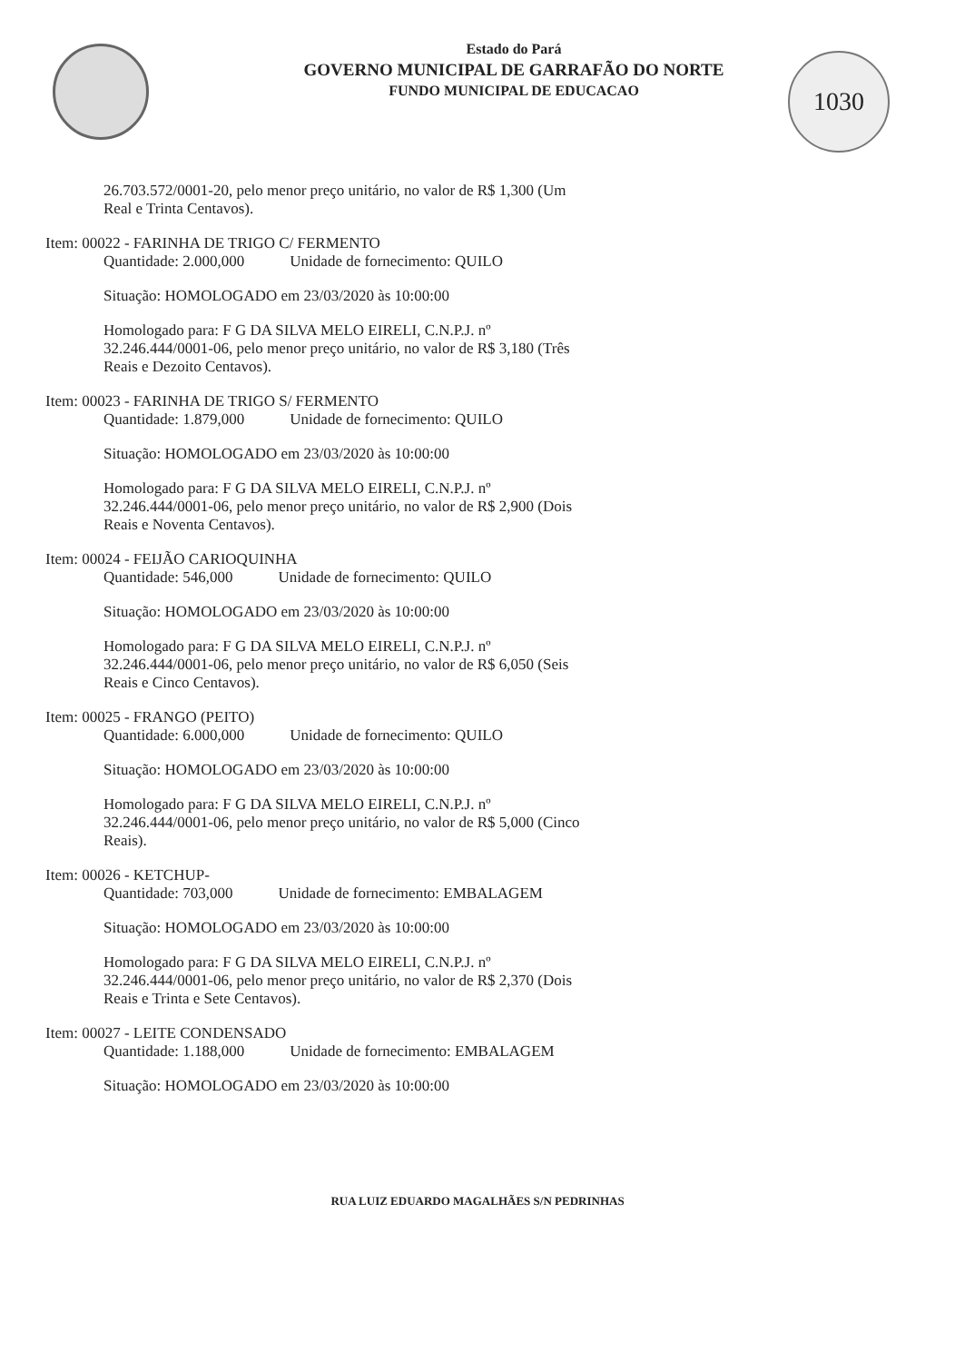1030
Estado do Pará
GOVERNO MUNICIPAL DE GARRAFÃO DO NORTE
FUNDO MUNICIPAL DE EDUCACAO
26.703.572/0001-20, pelo menor preço unitário, no valor de R$ 1,300 (Um Real e Trinta Centavos).
Item: 00022 - FARINHA DE TRIGO C/ FERMENTO
Quantidade: 2.000,000 Unidade de fornecimento: QUILO
Situação: HOMOLOGADO em 23/03/2020 às 10:00:00
Homologado para: F G DA SILVA MELO EIRELI, C.N.P.J. nº 32.246.444/0001-06, pelo menor preço unitário, no valor de R$ 3,180 (Três Reais e Dezoito Centavos).
Item: 00023 - FARINHA DE TRIGO S/ FERMENTO
Quantidade: 1.879,000 Unidade de fornecimento: QUILO
Situação: HOMOLOGADO em 23/03/2020 às 10:00:00
Homologado para: F G DA SILVA MELO EIRELI, C.N.P.J. nº 32.246.444/0001-06, pelo menor preço unitário, no valor de R$ 2,900 (Dois Reais e Noventa Centavos).
Item: 00024 - FEIJÃO CARIOQUINHA
Quantidade: 546,000 Unidade de fornecimento: QUILO
Situação: HOMOLOGADO em 23/03/2020 às 10:00:00
Homologado para: F G DA SILVA MELO EIRELI, C.N.P.J. nº 32.246.444/0001-06, pelo menor preço unitário, no valor de R$ 6,050 (Seis Reais e Cinco Centavos).
Item: 00025 - FRANGO (PEITO)
Quantidade: 6.000,000 Unidade de fornecimento: QUILO
Situação: HOMOLOGADO em 23/03/2020 às 10:00:00
Homologado para: F G DA SILVA MELO EIRELI, C.N.P.J. nº 32.246.444/0001-06, pelo menor preço unitário, no valor de R$ 5,000 (Cinco Reais).
Item: 00026 - KETCHUP-
Quantidade: 703,000 Unidade de fornecimento: EMBALAGEM
Situação: HOMOLOGADO em 23/03/2020 às 10:00:00
Homologado para: F G DA SILVA MELO EIRELI, C.N.P.J. nº 32.246.444/0001-06, pelo menor preço unitário, no valor de R$ 2,370 (Dois Reais e Trinta e Sete Centavos).
Item: 00027 - LEITE CONDENSADO
Quantidade: 1.188,000 Unidade de fornecimento: EMBALAGEM
Situação: HOMOLOGADO em 23/03/2020 às 10:00:00
RUA LUIZ EDUARDO MAGALHÃES S/N PEDRINHAS